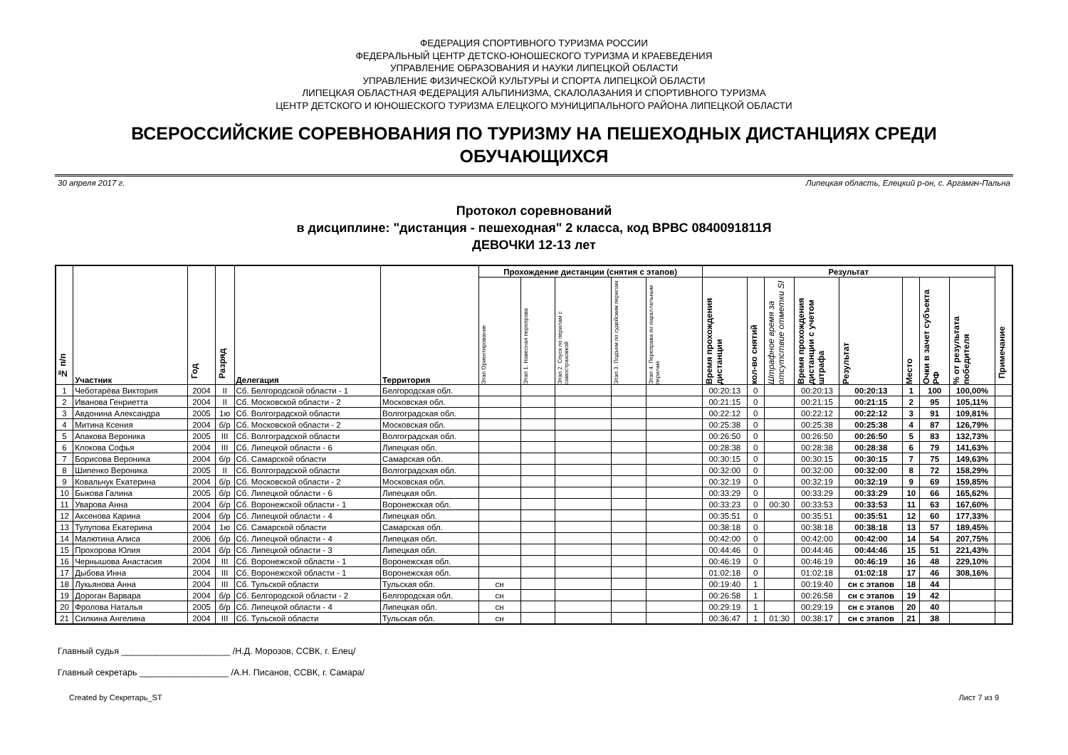ФЕДЕРАЦИЯ СПОРТИВНОГО ТУРИЗМА РОССИИ
ФЕДЕРАЛЬНЫЙ ЦЕНТР ДЕТСКО-ЮНОШЕСКОГО ТУРИЗМА И КРАЕВЕДЕНИЯ
УПРАВЛЕНИЕ ОБРАЗОВАНИЯ И НАУКИ ЛИПЕЦКОЙ ОБЛАСТИ
УПРАВЛЕНИЕ ФИЗИЧЕСКОЙ КУЛЬТУРЫ И СПОРТА ЛИПЕЦКОЙ ОБЛАСТИ
ЛИПЕЦКАЯ ОБЛАСТНАЯ ФЕДЕРАЦИЯ АЛЬПИНИЗМА, СКАЛОЛАЗАНИЯ И СПОРТИВНОГО ТУРИЗМА
ЦЕНТР ДЕТСКОГО И ЮНОШЕСКОГО ТУРИЗМА ЕЛЕЦКОГО МУНИЦИПАЛЬНОГО РАЙОНА ЛИПЕЦКОЙ ОБЛАСТИ
ВСЕРОССИЙСКИЕ СОРЕВНОВАНИЯ ПО ТУРИЗМУ НА ПЕШЕХОДНЫХ ДИСТАНЦИЯХ СРЕДИ ОБУЧАЮЩИХСЯ
30 апреля 2017 г. Липецкая область, Елецкий р-он, с. Аргамач-Пальна
Протокол соревнований
в дисциплине: "дистанция - пешеходная" 2 класса, код ВРВС 0840091811Я
ДЕВОЧКИ 12-13 лет
| № п/п | Участник | Год | Разряд | Делегация | Территория | Прохождение дистанции (снятия с этапов) | | | | | Результат | | | | | | | | Примечание |
| --- | --- | --- | --- | --- | --- | --- | --- | --- | --- | --- | --- | --- | --- | --- | --- | --- | --- | --- | --- |
| | | | | | | Этап Ориентирование | Этап 1. Навесная переправа | Этап 2. Спуск по перилам с самостраховкой | Этап 3. Подъем по судейским перилам | Этап 4. Переправа по параллельным перилам | Время прохождения дистанции | кол-во снятий | Штрафное время за отсутствие отметки SI | Время прохождения дистанции с учетом штрафа | Результат | Место | Очки в зачет субъекта РФ | % от результата победителя | |
| 1 | Чеботарёва Виктория | 2004 | II | Сб. Белгородской области - 1 | Белгородская обл. | | | | | | 00:20:13 | 0 | | 00:20:13 | 00:20:13 | 1 | 100 | 100,00% | |
| 2 | Иванова Генриетта | 2004 | II | Сб. Московской области - 2 | Московская обл. | | | | | | 00:21:15 | 0 | | 00:21:15 | 00:21:15 | 2 | 95 | 105,11% | |
| 3 | Авдонина Александра | 2005 | 1ю | Сб. Волгоградской области | Волгоградская обл. | | | | | | 00:22:12 | 0 | | 00:22:12 | 00:22:12 | 3 | 91 | 109,81% | |
| 4 | Митина Ксения | 2004 | б/р | Сб. Московской области - 2 | Московская обл. | | | | | | 00:25:38 | 0 | | 00:25:38 | 00:25:38 | 4 | 87 | 126,79% | |
| 5 | Апакова Вероника | 2005 | III | Сб. Волгоградской области | Волгоградская обл. | | | | | | 00:26:50 | 0 | | 00:26:50 | 00:26:50 | 5 | 83 | 132,73% | |
| 6 | Клокова Софья | 2004 | III | Сб. Липецкой области - 6 | Липецкая обл. | | | | | | 00:28:38 | 0 | | 00:28:38 | 00:28:38 | 6 | 79 | 141,63% | |
| 7 | Борисова Вероника | 2004 | б/р | Сб. Самарской области | Самарская обл. | | | | | | 00:30:15 | 0 | | 00:30:15 | 00:30:15 | 7 | 75 | 149,63% | |
| 8 | Шипенко Вероника | 2005 | II | Сб. Волгоградской области | Волгоградская обл. | | | | | | 00:32:00 | 0 | | 00:32:00 | 00:32:00 | 8 | 72 | 158,29% | |
| 9 | Ковальчук Екатерина | 2004 | б/р | Сб. Московской области - 2 | Московская обл. | | | | | | 00:32:19 | 0 | | 00:32:19 | 00:32:19 | 9 | 69 | 159,85% | |
| 10 | Быкова Галина | 2005 | б/р | Сб. Липецкой области - 6 | Липецкая обл. | | | | | | 00:33:29 | 0 | | 00:33:29 | 00:33:29 | 10 | 66 | 165,62% | |
| 11 | Уварова Анна | 2004 | б/р | Сб. Воронежской области - 1 | Воронежская обл. | | | | | | 00:33:23 | 0 | 00:30 | 00:33:53 | 00:33:53 | 11 | 63 | 167,60% | |
| 12 | Аксенова Карина | 2004 | б/р | Сб. Липецкой области - 4 | Липецкая обл. | | | | | | 00:35:51 | 0 | | 00:35:51 | 00:35:51 | 12 | 60 | 177,33% | |
| 13 | Тулупова Екатерина | 2004 | 1ю | Сб. Самарской области | Самарская обл. | | | | | | 00:38:18 | 0 | | 00:38:18 | 00:38:18 | 13 | 57 | 189,45% | |
| 14 | Малютина Алиса | 2006 | б/р | Сб. Липецкой области - 4 | Липецкая обл. | | | | | | 00:42:00 | 0 | | 00:42:00 | 00:42:00 | 14 | 54 | 207,75% | |
| 15 | Прохорова Юлия | 2004 | б/р | Сб. Липецкой области - 3 | Липецкая обл. | | | | | | 00:44:46 | 0 | | 00:44:46 | 00:44:46 | 15 | 51 | 221,43% | |
| 16 | Чернышова Анастасия | 2004 | III | Сб. Воронежской области - 1 | Воронежская обл. | | | | | | 00:46:19 | 0 | | 00:46:19 | 00:46:19 | 16 | 48 | 229,10% | |
| 17 | Дыбова Инна | 2004 | III | Сб. Воронежской области - 1 | Воронежская обл. | | | | | | 01:02:18 | 0 | | 01:02:18 | 01:02:18 | 17 | 46 | 308,16% | |
| 18 | Лукьянова Анна | 2004 | III | Сб. Тульской области | Тульская обл. | сн | | | | | 00:19:40 | 1 | | 00:19:40 | сн с этапов | 18 | 44 | | |
| 19 | Дороган Варвара | 2004 | б/р | Сб. Белгородской области - 2 | Белгородская обл. | сн | | | | | 00:26:58 | 1 | | 00:26:58 | сн с этапов | 19 | 42 | | |
| 20 | Фролова Наталья | 2005 | б/р | Сб. Липецкой области - 4 | Липецкая обл. | сн | | | | | 00:29:19 | 1 | | 00:29:19 | сн с этапов | 20 | 40 | | |
| 21 | Силкина Ангелина | 2004 | III | Сб. Тульской области | Тульская обл. | сн | | | | | 00:36:47 | 1 | 01:30 | 00:38:17 | сн с этапов | 21 | 38 | | |
Главный судья ______________________ /Н.Д. Морозов, ССВК, г. Елец/
Главный секретарь __________________ /А.Н. Писанов, ССВК, г. Самара/
Created by Секретарь_ST Лист 7 из 9